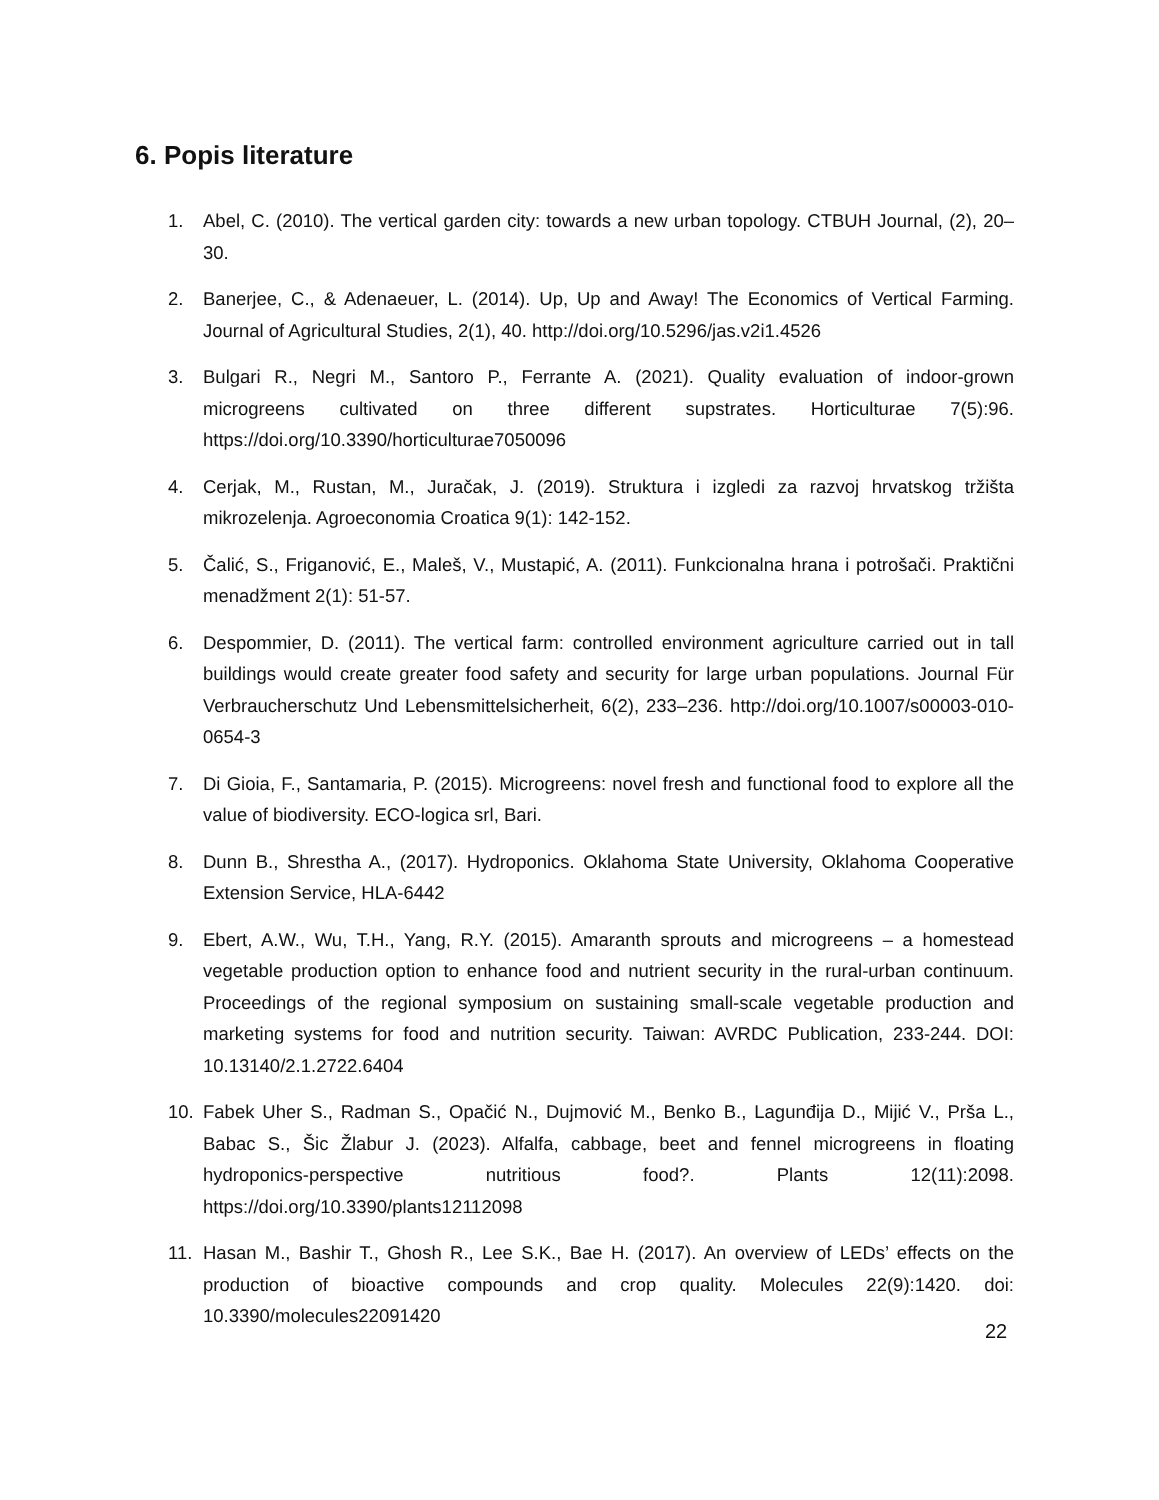6. Popis literature
1. Abel, C. (2010). The vertical garden city: towards a new urban topology. CTBUH Journal, (2), 20–30.
2. Banerjee, C., & Adenaeuer, L. (2014). Up, Up and Away! The Economics of Vertical Farming. Journal of Agricultural Studies, 2(1), 40. http://doi.org/10.5296/jas.v2i1.4526
3. Bulgari R., Negri M., Santoro P., Ferrante A. (2021). Quality evaluation of indoor-grown microgreens cultivated on three different supstrates. Horticulturae 7(5):96. https://doi.org/10.3390/horticulturae7050096
4. Cerjak, M., Rustan, M., Juračak, J. (2019). Struktura i izgledi za razvoj hrvatskog tržišta mikrozelenja. Agroeconomia Croatica 9(1): 142-152.
5. Čalić, S., Friganović, E., Maleš, V., Mustapić, A. (2011). Funkcionalna hrana i potrošači. Praktični menadžment 2(1): 51-57.
6. Despommier, D. (2011). The vertical farm: controlled environment agriculture carried out in tall buildings would create greater food safety and security for large urban populations. Journal Für Verbraucherschutz Und Lebensmittelsicherheit, 6(2), 233–236. http://doi.org/10.1007/s00003-010-0654-3
7. Di Gioia, F., Santamaria, P. (2015). Microgreens: novel fresh and functional food to explore all the value of biodiversity. ECO-logica srl, Bari.
8. Dunn B., Shrestha A., (2017). Hydroponics. Oklahoma State University, Oklahoma Cooperative Extension Service, HLA-6442
9. Ebert, A.W., Wu, T.H., Yang, R.Y. (2015). Amaranth sprouts and microgreens – a homestead vegetable production option to enhance food and nutrient security in the rural-urban continuum. Proceedings of the regional symposium on sustaining small-scale vegetable production and marketing systems for food and nutrition security. Taiwan: AVRDC Publication, 233-244. DOI: 10.13140/2.1.2722.6404
10. Fabek Uher S., Radman S., Opačić N., Dujmović M., Benko B., Lagunđija D., Mijić V., Prša L., Babac S., Šic Žlabur J. (2023). Alfalfa, cabbage, beet and fennel microgreens in floating hydroponics-perspective nutritious food?. Plants 12(11):2098. https://doi.org/10.3390/plants12112098
11. Hasan M., Bashir T., Ghosh R., Lee S.K., Bae H. (2017). An overview of LEDs’ effects on the production of bioactive compounds and crop quality. Molecules 22(9):1420. doi: 10.3390/molecules22091420
22